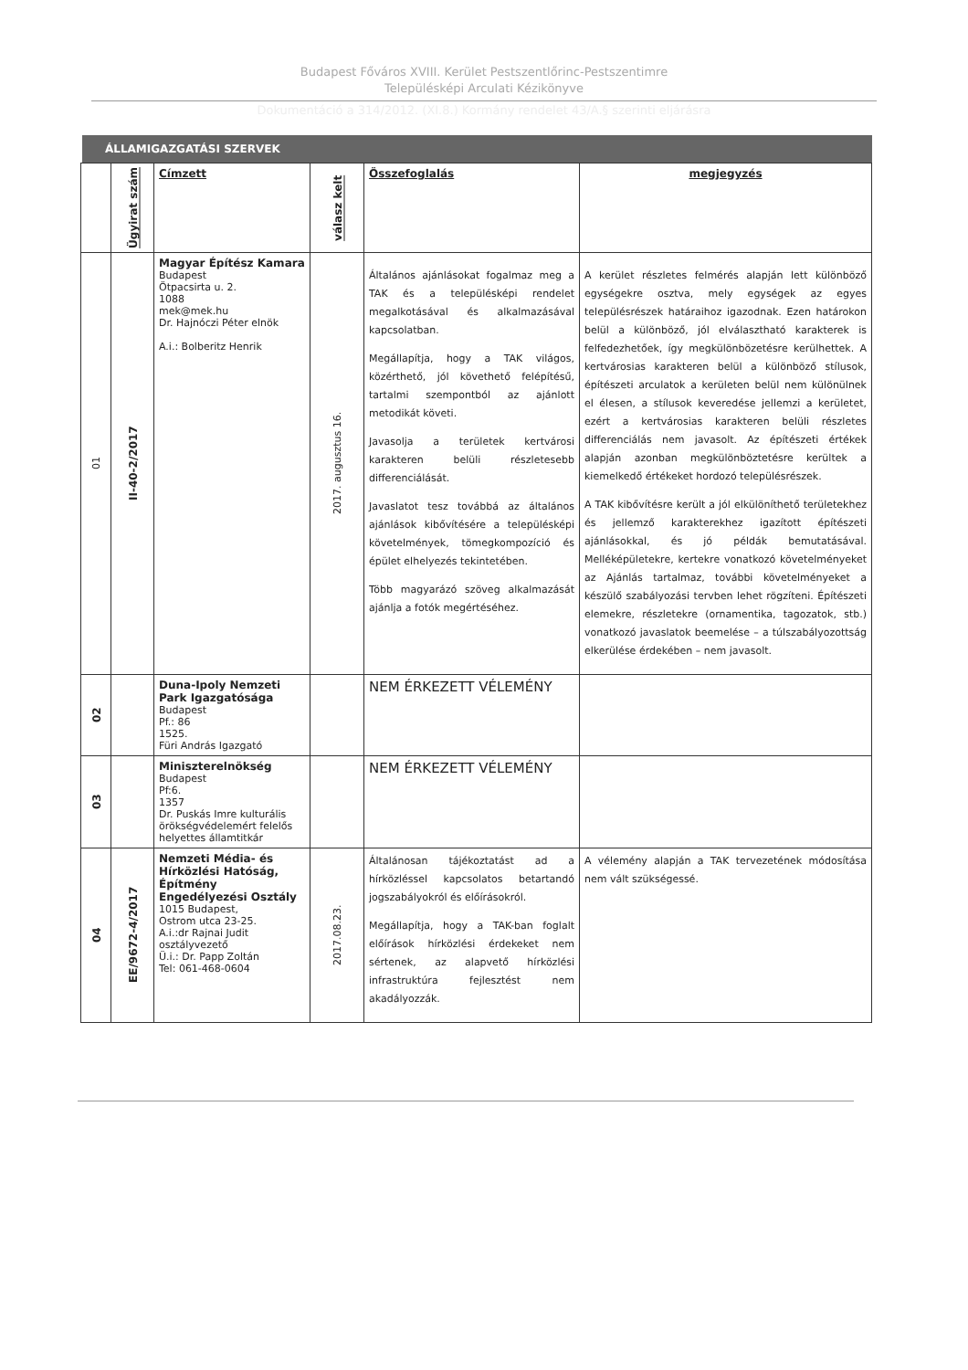Budapest Főváros XVIII. Kerület Pestszentlőrinc-Pestszentimre
Településképi Arculati Kézikönyve
Dokumentáció a 314/2012. (XI.8.) Kormány rendelet 43/A.§ szerinti eljárásra
ÁLLAMIGAZGATÁSI SZERVEK
| | Ügyirat szám | Címzett | válasz kelt | Összefoglalás | megjegyzés |
| --- | --- | --- | --- | --- | --- |
| 01 | II-40-2/2017 | Magyar Építész Kamara Budapest Ötpacsirta u. 2. 1088 mek@mek.hu Dr. Hajnóczi Péter elnök A.i.: Bolberitz Henrik | 2017. augusztus 16. | Általános ajánlásokat fogalmaz meg a TAK és a településképi rendelet megalkotásával és alkalmazásával kapcsolatban. Megállapítja, hogy a TAK világos, közérthető, jól követhető felépítésű, tartalmi szempontból az ajánlott metodikát követi. Javasolja a területek kertvárosi karakteren belüli részletesebb differenciálását. Javaslatot tesz továbbá az általános ajánlások kibővítésére a településképi követelmények, tömegkompozíció és épület elhelyezés tekintetében. Több magyarázó szöveg alkalmazását ajánlja a fotók megértéséhez. | A kerület részletes felmérés alapján lett különböző egységekre osztva, mely egységek az egyes településrészek határaihoz igazodnak. Ezen határokon belül a különböző, jól elválasztható karakterek is felfedezhetőek, így megkülönbözetésre kerülhettek. A kertvárosias karakteren belül a különböző stílusok, építészeti arculatok a kerületen belül nem különülnek el élesen, a stílusok keveredése jellemzi a kerületet, ezért a kertvárosias karakteren belüli részletes differenciálás nem javasolt. Az építészeti értékek alapján azonban megkülönböztetésre kerültek a kiemelkedő értékeket hordozó településrészek. A TAK kibővítésre került a jól elkülöníthető területekhez és jellemző karakterekhez igazított építészeti ajánlásokkal, és jó példák bemutatásával. Melléképületekre, kertekre vonatkozó követelményeket az Ajánlás tartalmaz, további követelményeket a készülő szabályozási tervben lehet rögzíteni. Építészeti elemekre, részletekre (ornamentika, tagozatok, stb.) vonatkozó javaslatok beemelése – a túlszabályozottság elkerülése érdekében – nem javasolt. |
| 02 | | Duna-Ipoly Nemzeti Park Igazgatósága Budapest Pf.: 86 1525. Füri András Igazgató | | NEM ÉRKEZETT VÉLEMÉNY | |
| 03 | | Miniszterelnökség Budapest Pf:6. 1357 Dr. Puskás Imre kulturális örökségvédelemért felelős helyettes államtitkár | | NEM ÉRKEZETT VÉLEMÉNY | |
| 04 | EE/9672-4/2017 | Nemzeti Média- és Hírközlési Hatóság, Építmény Engedélyezési Osztály 1015 Budapest, Ostrom utca 23-25. A.i.:dr Rajnai Judit osztályvezető Ü.i.: Dr. Papp Zoltán Tel: 061-468-0604 | 2017.08.23. | Általánosan tájékoztatást ad a hírközléssel kapcsolatos betartandó jogszabályokról és előírásokról. Megállapítja, hogy a TAK-ban foglalt előírások hírközlési érdekeket nem sértenek, az alapvető hírközlési infrastruktúra fejlesztést nem akadályozzák. | A vélemény alapján a TAK tervezetének módosítása nem vált szükségessé. |